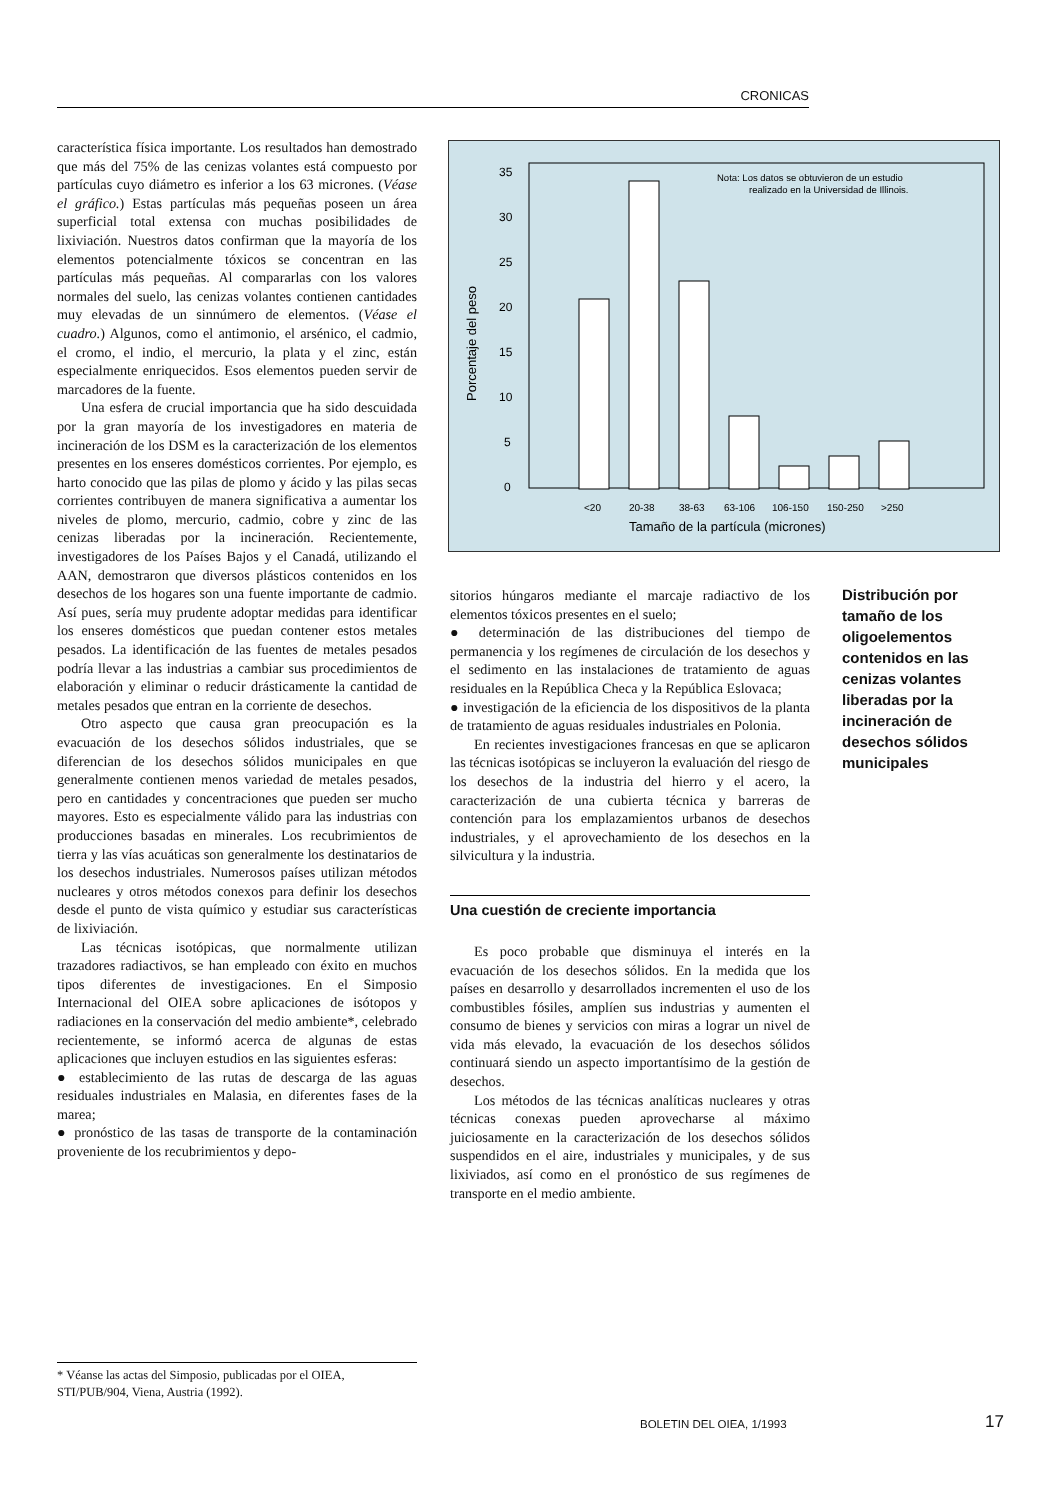CRONICAS
característica física importante. Los resultados han demostrado que más del 75% de las cenizas volantes está compuesto por partículas cuyo diámetro es inferior a los 63 micrones. (Véase el gráfico.) Estas partículas más pequeñas poseen un área superficial total extensa con muchas posibilidades de lixiviación. Nuestros datos confirman que la mayoría de los elementos potencialmente tóxicos se concentran en las partículas más pequeñas. Al compararlas con los valores normales del suelo, las cenizas volantes contienen cantidades muy elevadas de un sinnúmero de elementos. (Véase el cuadro.) Algunos, como el antimonio, el arsénico, el cadmio, el cromo, el indio, el mercurio, la plata y el zinc, están especialmente enriquecidos. Esos elementos pueden servir de marcadores de la fuente.
Una esfera de crucial importancia que ha sido descuidada por la gran mayoría de los investigadores en materia de incineración de los DSM es la caracterización de los elementos presentes en los enseres domésticos corrientes. Por ejemplo, es harto conocido que las pilas de plomo y ácido y las pilas secas corrientes contribuyen de manera significativa a aumentar los niveles de plomo, mercurio, cadmio, cobre y zinc de las cenizas liberadas por la incineración. Recientemente, investigadores de los Países Bajos y el Canadá, utilizando el AAN, demostraron que diversos plásticos contenidos en los desechos de los hogares son una fuente importante de cadmio. Así pues, sería muy prudente adoptar medidas para identificar los enseres domésticos que puedan contener estos metales pesados. La identificación de las fuentes de metales pesados podría llevar a las industrias a cambiar sus procedimientos de elaboración y eliminar o reducir drásticamente la cantidad de metales pesados que entran en la corriente de desechos.
Otro aspecto que causa gran preocupación es la evacuación de los desechos sólidos industriales, que se diferencian de los desechos sólidos municipales en que generalmente contienen menos variedad de metales pesados, pero en cantidades y concentraciones que pueden ser mucho mayores. Esto es especialmente válido para las industrias con producciones basadas en minerales. Los recubrimientos de tierra y las vías acuáticas son generalmente los destinatarios de los desechos industriales. Numerosos países utilizan métodos nucleares y otros métodos conexos para definir los desechos desde el punto de vista químico y estudiar sus características de lixiviación.
Las técnicas isotópicas, que normalmente utilizan trazadores radiactivos, se han empleado con éxito en muchos tipos diferentes de investigaciones. En el Simposio Internacional del OIEA sobre aplicaciones de isótopos y radiaciones en la conservación del medio ambiente*, celebrado recientemente, se informó acerca de algunas de estas aplicaciones que incluyen estudios en las siguientes esferas:
● establecimiento de las rutas de descarga de las aguas residuales industriales en Malasia, en diferentes fases de la marea;
● pronóstico de las tasas de transporte de la contaminación proveniente de los recubrimientos y depo-
Nota: Los datos se obtuvieron de un estudio
realizado en la Universidad de Illinois.
35
30
25
20
15
10
5
0
Porcentaje del peso
<20
20-38
38-63
63-106
106-150
150-250
>250
Tamaño de la partícula (micrones)
Distribución por tamaño de los oligoelementos contenidos en las cenizas volantes liberadas por la incineración de desechos sólidos municipales
sitorios húngaros mediante el marcaje radiactivo de los elementos tóxicos presentes en el suelo;
● determinación de las distribuciones del tiempo de permanencia y los regímenes de circulación de los desechos y el sedimento en las instalaciones de tratamiento de aguas residuales en la República Checa y la República Eslovaca;
● investigación de la eficiencia de los dispositivos de la planta de tratamiento de aguas residuales industriales en Polonia.
En recientes investigaciones francesas en que se aplicaron las técnicas isotópicas se incluyeron la evaluación del riesgo de los desechos de la industria del hierro y el acero, la caracterización de una cubierta técnica y barreras de contención para los emplazamientos urbanos de desechos industriales, y el aprovechamiento de los desechos en la silvicultura y la industria.
Una cuestión de creciente importancia
Es poco probable que disminuya el interés en la evacuación de los desechos sólidos. En la medida que los países en desarrollo y desarrollados incrementen el uso de los combustibles fósiles, amplíen sus industrias y aumenten el consumo de bienes y servicios con miras a lograr un nivel de vida más elevado, la evacuación de los desechos sólidos continuará siendo un aspecto importantísimo de la gestión de desechos.
Los métodos de las técnicas analíticas nucleares y otras técnicas conexas pueden aprovecharse al máximo juiciosamente en la caracterización de los desechos sólidos suspendidos en el aire, industriales y municipales, y de sus lixiviados, así como en el pronóstico de sus regímenes de transporte en el medio ambiente.
* Véanse las actas del Simposio, publicadas por el OIEA, STI/PUB/904, Viena, Austria (1992).
BOLETIN DEL OIEA, 1/1993 17